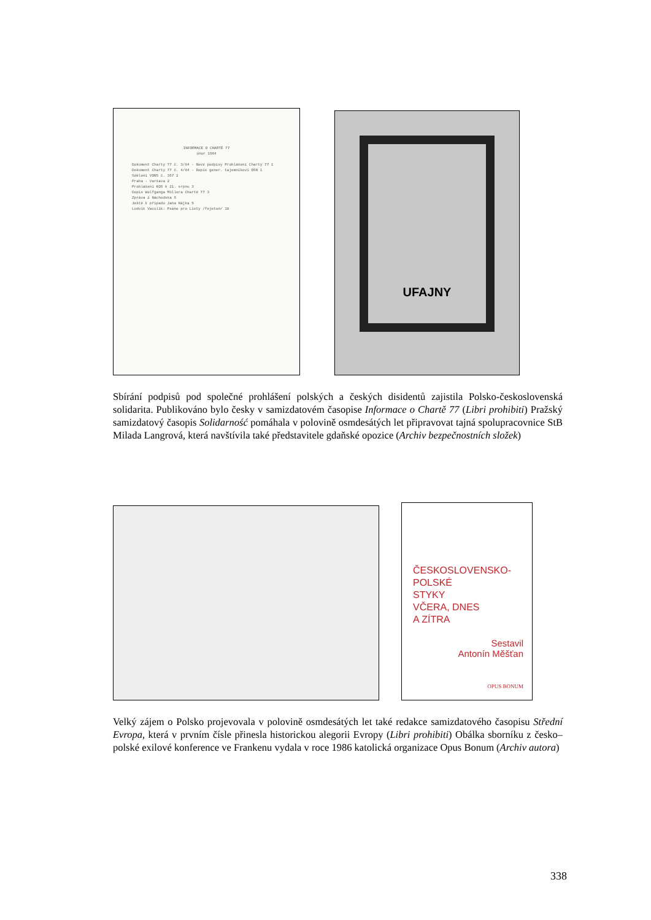INFORMACE O CHARTĚ 77
únor 1984
Dokument Charty 77 č. 3/84 - Nové podpisy Prohlášení Charty 77 1
Dokument Charty 77 č. 4/84 - Dopis gener. tajemníkovi OSN 1
Sdělení VONS č. 357 2
Praha - Varšava 2
Prohlášení KOS k 21. srpnu 3
Dopis Wolfganga Müllera Chartě 77 3
Zpráva z Náchodska 5
Ještě k případu Jana Hájka 5
Ludvík Vaculík: Psáno pro Listy /fejeton/ 10
UFAJNY
Sbírání podpisů pod společné prohlášení polských a českých disidentů zajistila Polsko-československá solidarita. Publikováno bylo česky v samizdatovém časopise Informace o Chartě 77 (Libri prohibiti) Pražský samizdatový časopis Solidarność pomáhala v polovině osmdesátých let připravovat tajná spolupracovnice StB Milada Langrová, která navštívila také představitele gdaňské opozice (Archiv bezpečnostních složek)
ČESKOSLOVENSKO-
POLSKÉ
STYKY
VČERA, DNES
A ZÍTRA
Sestavil
Antonín Měšťan
OPUS BONUM
Velký zájem o Polsko projevovala v polovině osmdesátých let také redakce samizdatového časopisu Střední Evropa, která v prvním čísle přinesla historickou alegorii Evropy (Libri prohibiti) Obálka sborníku z česko–polské exilové konference ve Frankenu vydala v roce 1986 katolická organizace Opus Bonum (Archiv autora)
338